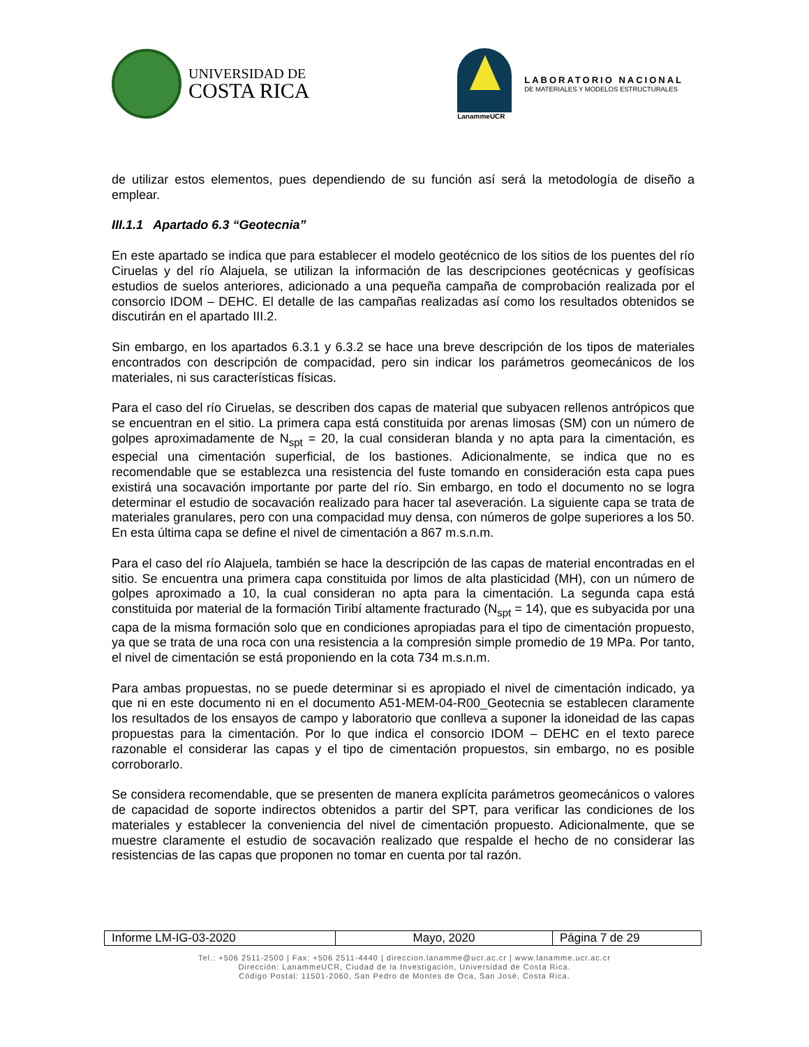UNIVERSIDAD DE
COSTA RICA
LanammeUCR
LABORATORIO NACIONAL
DE MATERIALES Y MODELOS ESTRUCTURALES
de utilizar estos elementos, pues dependiendo de su función así será la metodología de diseño a emplear.
III.1.1 Apartado 6.3 “Geotecnia”
En este apartado se indica que para establecer el modelo geotécnico de los sitios de los puentes del río Ciruelas y del río Alajuela, se utilizan la información de las descripciones geotécnicas y geofísicas estudios de suelos anteriores, adicionado a una pequeña campaña de comprobación realizada por el consorcio IDOM – DEHC. El detalle de las campañas realizadas así como los resultados obtenidos se discutirán en el apartado III.2.
Sin embargo, en los apartados 6.3.1 y 6.3.2 se hace una breve descripción de los tipos de materiales encontrados con descripción de compacidad, pero sin indicar los parámetros geomecánicos de los materiales, ni sus características físicas.
Para el caso del río Ciruelas, se describen dos capas de material que subyacen rellenos antrópicos que se encuentran en el sitio. La primera capa está constituida por arenas limosas (SM) con un número de golpes aproximadamente de N<sub>spt</sub> = 20, la cual consideran blanda y no apta para la cimentación, es especial una cimentación superficial, de los bastiones. Adicionalmente, se indica que no es recomendable que se establezca una resistencia del fuste tomando en consideración esta capa pues existirá una socavación importante por parte del río. Sin embargo, en todo el documento no se logra determinar el estudio de socavación realizado para hacer tal aseveración. La siguiente capa se trata de materiales granulares, pero con una compacidad muy densa, con números de golpe superiores a los 50. En esta última capa se define el nivel de cimentación a 867 m.s.n.m.
Para el caso del río Alajuela, también se hace la descripción de las capas de material encontradas en el sitio. Se encuentra una primera capa constituida por limos de alta plasticidad (MH), con un número de golpes aproximado a 10, la cual consideran no apta para la cimentación. La segunda capa está constituida por material de la formación Tiribí altamente fracturado (N<sub>spt</sub> = 14), que es subyacida por una capa de la misma formación solo que en condiciones apropiadas para el tipo de cimentación propuesto, ya que se trata de una roca con una resistencia a la compresión simple promedio de 19 MPa. Por tanto, el nivel de cimentación se está proponiendo en la cota 734 m.s.n.m.
Para ambas propuestas, no se puede determinar si es apropiado el nivel de cimentación indicado, ya que ni en este documento ni en el documento A51-MEM-04-R00_Geotecnia se establecen claramente los resultados de los ensayos de campo y laboratorio que conlleva a suponer la idoneidad de las capas propuestas para la cimentación. Por lo que indica el consorcio IDOM – DEHC en el texto parece razonable el considerar las capas y el tipo de cimentación propuestos, sin embargo, no es posible corroborarlo.
Se considera recomendable, que se presenten de manera explícita parámetros geomecánicos o valores de capacidad de soporte indirectos obtenidos a partir del SPT, para verificar las condiciones de los materiales y establecer la conveniencia del nivel de cimentación propuesto. Adicionalmente, que se muestre claramente el estudio de socavación realizado que respalde el hecho de no considerar las resistencias de las capas que proponen no tomar en cuenta por tal razón.
| Informe LM-IG-03-2020 | Mayo, 2020 | Página 7 de 29 |
Tel.: +506 2511-2500 | Fax: +506 2511-4440 | direccion.lanamme@ucr.ac.cr | www.lanamme.ucr.ac.cr
Dirección: LanammeUCR, Ciudad de la Investigación, Universidad de Costa Rica.
Código Postal: 11501-2060, San Pedro de Montes de Oca, San José, Costa Rica.